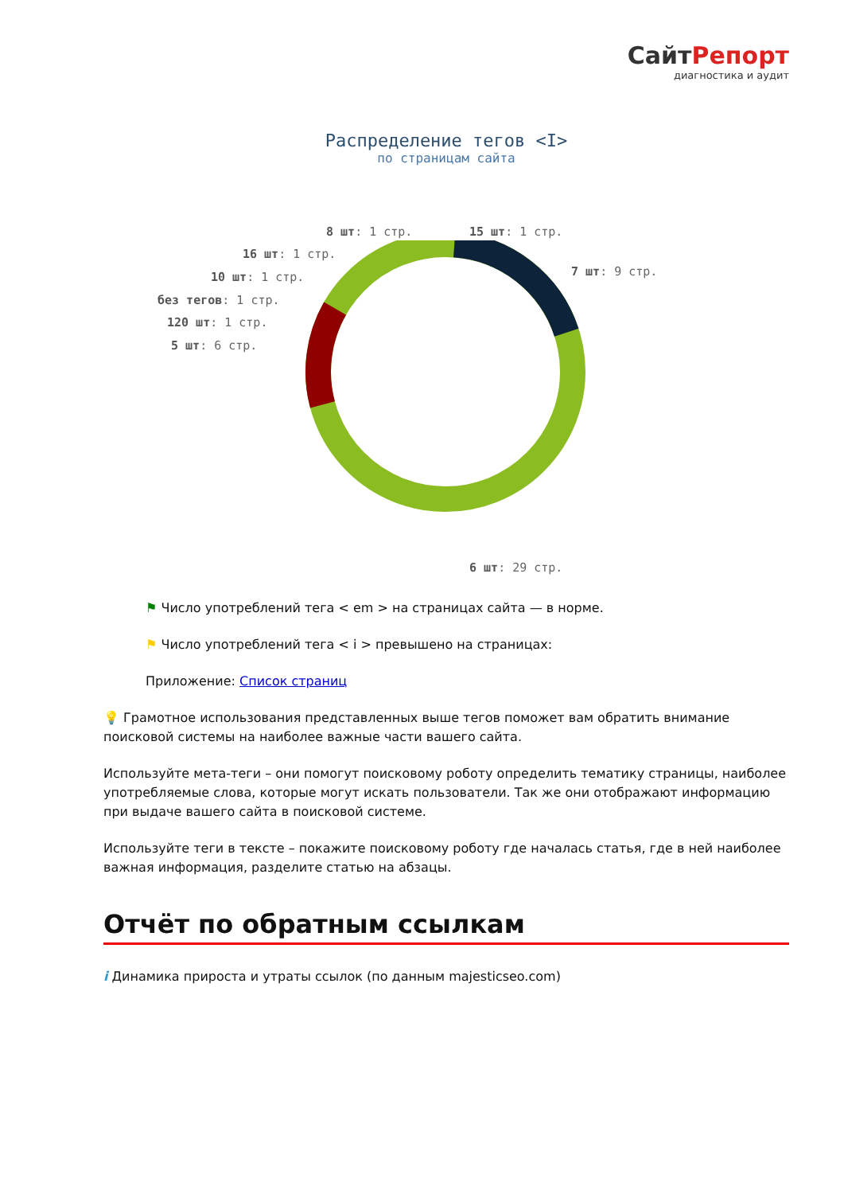СайтРепорт
диагностика и аудит
Распределение тегов <I>
по страницам сайта
8 шт: 1 стр. 15 шт: 1 стр.
16 шт: 1 стр.
7 шт: 9 стр.
10 шт: 1 стр.
без тегов: 1 стр.
120 шт: 1 стр.
5 шт: 6 стр.
6 шт: 29 стр.
⚑ Число употреблений тега < em > на страницах сайта — в норме.
⚑ Число употреблений тега < i > превышено на страницах:
Приложение: Список страниц
💡 Грамотное использования представленных выше тегов поможет вам обратить внимание поисковой системы на наиболее важные части вашего сайта.
Используйте мета-теги – они помогут поисковому роботу определить тематику страницы, наиболее употребляемые слова, которые могут искать пользователи. Так же они отображают информацию при выдаче вашего сайта в поисковой системе.
Используйте теги в тексте – покажите поисковому роботу где началась статья, где в ней наиболее важная информация, разделите статью на абзацы.
Отчёт по обратным ссылкам
i Динамика прироста и утраты ссылок (по данным majesticseo.com)